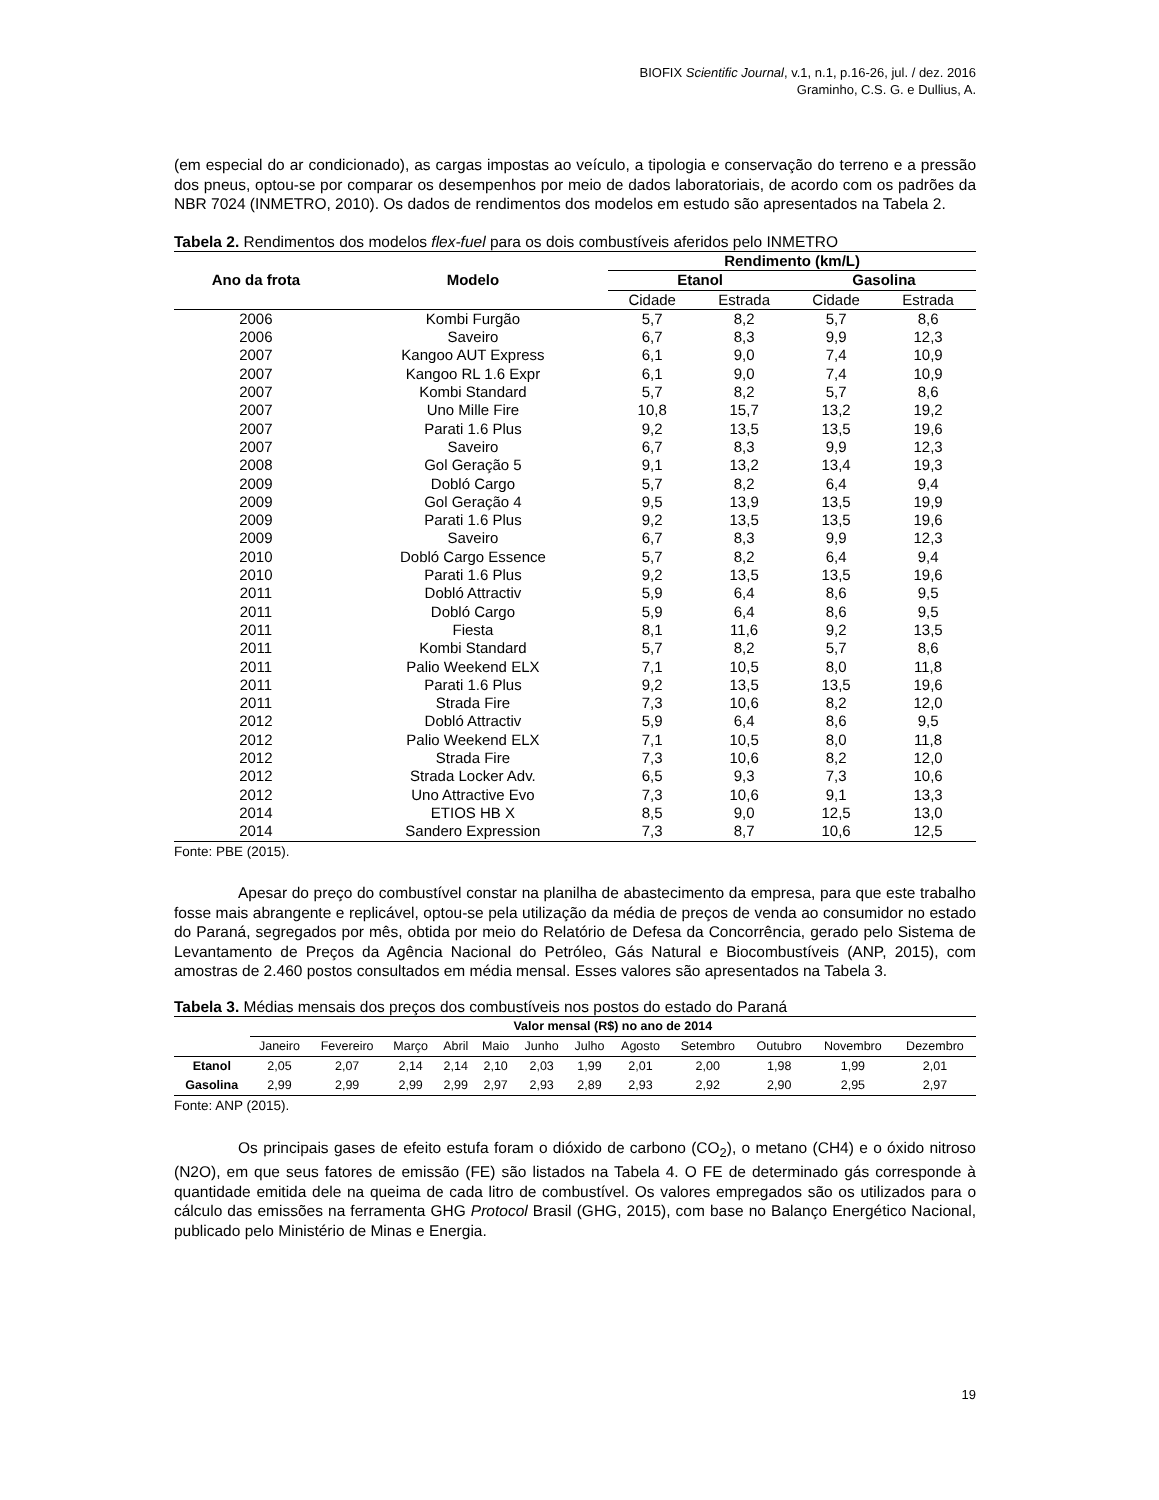BIOFIX Scientific Journal, v.1, n.1, p.16-26, jul. / dez. 2016
Graminho, C.S. G. e Dullius, A.
(em especial do ar condicionado), as cargas impostas ao veículo, a tipologia e conservação do terreno e a pressão dos pneus, optou-se por comparar os desempenhos por meio de dados laboratoriais, de acordo com os padrões da NBR 7024 (INMETRO, 2010). Os dados de rendimentos dos modelos em estudo são apresentados na Tabela 2.
Tabela 2. Rendimentos dos modelos flex-fuel para os dois combustíveis aferidos pelo INMETRO
| Ano da frota | Modelo | Rendimento (km/L) | | | |
| --- | --- | --- | --- | --- | --- |
| | | Etanol | | Gasolina | |
| | | Cidade | Estrada | Cidade | Estrada |
| 2006 | Kombi Furgão | 5,7 | 8,2 | 5,7 | 8,6 |
| 2006 | Saveiro | 6,7 | 8,3 | 9,9 | 12,3 |
| 2007 | Kangoo AUT Express | 6,1 | 9,0 | 7,4 | 10,9 |
| 2007 | Kangoo RL 1.6 Expr | 6,1 | 9,0 | 7,4 | 10,9 |
| 2007 | Kombi Standard | 5,7 | 8,2 | 5,7 | 8,6 |
| 2007 | Uno Mille Fire | 10,8 | 15,7 | 13,2 | 19,2 |
| 2007 | Parati 1.6 Plus | 9,2 | 13,5 | 13,5 | 19,6 |
| 2007 | Saveiro | 6,7 | 8,3 | 9,9 | 12,3 |
| 2008 | Gol Geração 5 | 9,1 | 13,2 | 13,4 | 19,3 |
| 2009 | Dobló Cargo | 5,7 | 8,2 | 6,4 | 9,4 |
| 2009 | Gol Geração 4 | 9,5 | 13,9 | 13,5 | 19,9 |
| 2009 | Parati 1.6 Plus | 9,2 | 13,5 | 13,5 | 19,6 |
| 2009 | Saveiro | 6,7 | 8,3 | 9,9 | 12,3 |
| 2010 | Dobló Cargo Essence | 5,7 | 8,2 | 6,4 | 9,4 |
| 2010 | Parati 1.6 Plus | 9,2 | 13,5 | 13,5 | 19,6 |
| 2011 | Dobló Attractiv | 5,9 | 6,4 | 8,6 | 9,5 |
| 2011 | Dobló Cargo | 5,9 | 6,4 | 8,6 | 9,5 |
| 2011 | Fiesta | 8,1 | 11,6 | 9,2 | 13,5 |
| 2011 | Kombi Standard | 5,7 | 8,2 | 5,7 | 8,6 |
| 2011 | Palio Weekend ELX | 7,1 | 10,5 | 8,0 | 11,8 |
| 2011 | Parati 1.6 Plus | 9,2 | 13,5 | 13,5 | 19,6 |
| 2011 | Strada Fire | 7,3 | 10,6 | 8,2 | 12,0 |
| 2012 | Dobló Attractiv | 5,9 | 6,4 | 8,6 | 9,5 |
| 2012 | Palio Weekend ELX | 7,1 | 10,5 | 8,0 | 11,8 |
| 2012 | Strada Fire | 7,3 | 10,6 | 8,2 | 12,0 |
| 2012 | Strada Locker Adv. | 6,5 | 9,3 | 7,3 | 10,6 |
| 2012 | Uno Attractive Evo | 7,3 | 10,6 | 9,1 | 13,3 |
| 2014 | ETIOS HB X | 8,5 | 9,0 | 12,5 | 13,0 |
| 2014 | Sandero Expression | 7,3 | 8,7 | 10,6 | 12,5 |
Fonte: PBE (2015).
Apesar do preço do combustível constar na planilha de abastecimento da empresa, para que este trabalho fosse mais abrangente e replicável, optou-se pela utilização da média de preços de venda ao consumidor no estado do Paraná, segregados por mês, obtida por meio do Relatório de Defesa da Concorrência, gerado pelo Sistema de Levantamento de Preços da Agência Nacional do Petróleo, Gás Natural e Biocombustíveis (ANP, 2015), com amostras de 2.460 postos consultados em média mensal. Esses valores são apresentados na Tabela 3.
Tabela 3. Médias mensais dos preços dos combustíveis nos postos do estado do Paraná
| | Valor mensal (R$) no ano de 2014 | | | | | | | | | | | |
| --- | --- | --- | --- | --- | --- | --- | --- | --- | --- | --- | --- | --- |
| | Janeiro | Fevereiro | Março | Abril | Maio | Junho | Julho | Agosto | Setembro | Outubro | Novembro | Dezembro |
| Etanol | 2,05 | 2,07 | 2,14 | 2,14 | 2,10 | 2,03 | 1,99 | 2,01 | 2,00 | 1,98 | 1,99 | 2,01 |
| Gasolina | 2,99 | 2,99 | 2,99 | 2,99 | 2,97 | 2,93 | 2,89 | 2,93 | 2,92 | 2,90 | 2,95 | 2,97 |
Fonte: ANP (2015).
Os principais gases de efeito estufa foram o dióxido de carbono (CO<sub>2</sub>), o metano (CH4) e o óxido nitroso (N2O), em que seus fatores de emissão (FE) são listados na Tabela 4. O FE de determinado gás corresponde à quantidade emitida dele na queima de cada litro de combustível. Os valores empregados são os utilizados para o cálculo das emissões na ferramenta GHG Protocol Brasil (GHG, 2015), com base no Balanço Energético Nacional, publicado pelo Ministério de Minas e Energia.
19